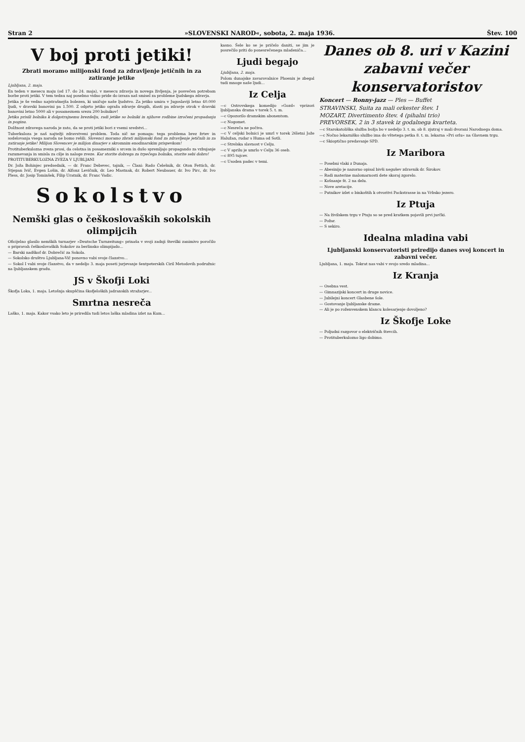Stran 2 »SLOVENSKI NAROD«, sobota, 2. maja 1936. Štev. 100
V boj proti jetiki!
Zbrati moramo milijonski fond za zdravljenje jetičnih in za zatiranje jetike
Ljubljana, 2. maja.
En teden v mesecu maju (od 17. do 24. maja), v mesecu zdravja in novega življenja, je posvečen potrebam borbe proti jetiki. V tem tednu naj posebno vidno pride do izraza naš smisel za probleme ljudskega zdravja.
Jetika je še vedno najstrašnejša bolezen, ki uničuje naše ljudstvo. Za jetiko umira v Jugoslaviji letno 40.000 ljudi, v dravski banovini pa 1.500. Z odprto jetiko ograža zdravje drugih, zlasti pa zdravje otrok v dravski banovini letno 5000 ali v posameznem srezu 200 bolnikov!
Jetika prisili bolnika k dolgotrajnemu brezdelju, radi jetike so bolniki in njihove rodbine izročeni propadanju in poginu.
Dolžnost zdravega naroda je zato, da se proti jetiki bori z vsemi sredstvi...
Tuberkuloza je naš najtežji zdravstveni problem. Toda nič ne pomaga: tega problema brez žrtev in sodelovanja vsega naroda ne bomo rešili. Slovenci moramo zbrati milijonski fond za zdravljenje jetičnih in za zatiranje jetike! Milijon Slovencev je milijon dinarjev s skromnim enodinarskim prispevkom!
Protituberkulozna zveza prosi, da celotna in posamezniki s srcem in dušo spremljajo propagando za vzbujanje razumevanja in smisla za cilje in naloge zveze. Kar storite dobrega za trpečega bolnika, storite sebi dobro!
PROTITUBERKULOZNA ZVEZA V LJUBLJANI
Dr. Joža Bohinjec predsednik, — dr. Franc Debevec, tajnik, — Člani: Rado Čelešnik, dr. Oton Fettich, dr. Stjepan Ivič, Evgen Lošin, dr. Alfonz Levičnik, dr. Leo Mastnak, dr. Robert Neubauer, dr. Ivo Pirc, dr. Ivo Pless, dr. Josip Tominšek, Filip Uratnik, dr. Franc Vadic.
Sokolstvo
Nemški glas o češkoslovaških sokolskih olimpijcih
Oficijelno glasilo nemških turnarjev »Deutsche Turnzeitung« prinaša v svoji zadnji številki zanimivo poročilo o pripravah češkoslovaških Sokolov za berlinsko olimpijado...
— Barski nadškof dr. Dobrečić za Sokola.
— Sokolsko društvo Ljubljana-Vič ponovno vabi svoje članstvo...
— Sokol I vabi svoje članstvo, da v nedeljo 3. maja poseti jurjevanje šentpeterskih Ciril Metodovih podružnic na ljubljanskem gradu.
JS v Škofji Loki
Škofja Loka, 1. maja. Letošnja skupščina škofjeloških jadranskih stražarjev...
Smrtna nesreča
Laško, 1. maja. Kakor vsako leto je priredila tudi letos laška mladina izlet na Kum...
kasno. Šele ko se je pričelo daniti, se jim je posrečilo priti do ponesrečenega mladeniča...
Ljudi begajo
Ljubljana, 2. maja.
Polom dunajske zavarovalnice Phoenix je zbegal tudi mnoge naše ljudi...
Iz Celja
—c Ostrovskega komedijo »Gozd« vprizori ljubljanska drama v torek 5. t. m.
—c Opozorilo dramskim abonentom.
—c Nogomet.
—c Nesreča ne počiva.
—c V celjski bolnici je umrl v torek 26letni Jože Halužan, rudar s Huma od Sotli.
—c Strelska slavnost v Celju.
—c V aprilu je umrlo v Celju 36 oseb.
—c 895 tujcev.
—c Usoden padec v temi.
Danes ob 8. uri v Kazini zabavni večer konservatoristov
Koncert — Ronny-jazz — Ples — Buffet
STRAVINSKI, Suita za mali orkester štev. 1
MOZART, Divertimento štev. 4 (pihalni trio)
PREVORSEK, 2 in 3 stavek iz godalnega kvarteta.
—c Starokatoliška služba božja bo v nedeljo 3. t. m. ob 8. zjutraj v mali dvorani Narodnega doma.
—c Nočno lekarniško službo ima do vštetega petka 8. t. m. lekarna »Pri orlu« na Glavnem trgu.
—c Skioptično predavanje SPD.
Iz Maribora
— Posebni vlaki z Dunaja.
— Abesinijo je nazorno opisal bivši negušev zdravnik dr. Širokov.
— Radi materine malomarnosti dete skoraj zgorelo.
— Košnanje št. 2 na delu.
— Nove aretacije.
— Putnikov izlet o binkoštih k otvoritvi Packstrasse in na Vrbsko jezero.
Iz Ptuja
— Na živilskem trgu v Ptuju so se pred kratkem pojavili prvi jurčki.
— Požar.
— S sekiro.
Idealna mladina vabi
Ljubljanski konservatoristi priredijo danes svoj koncert in zabavni večer.
Ljubljana, 1. maja. Tokrat nas vabi v svojo sredo mladina...
Iz Kranja
— Osebna vest.
— Gimnazijski koncert in druge novice.
— Jubilejni koncert Glasbene šole.
— Gostovanje ljubljanske drame.
— Ali je po roženvenskem klancu kolesarjenje dovoljeno?
Iz Škofje Loke
— Poljudni razgovor o električnih števcih.
— Protituberkulozno ligo dobimo.